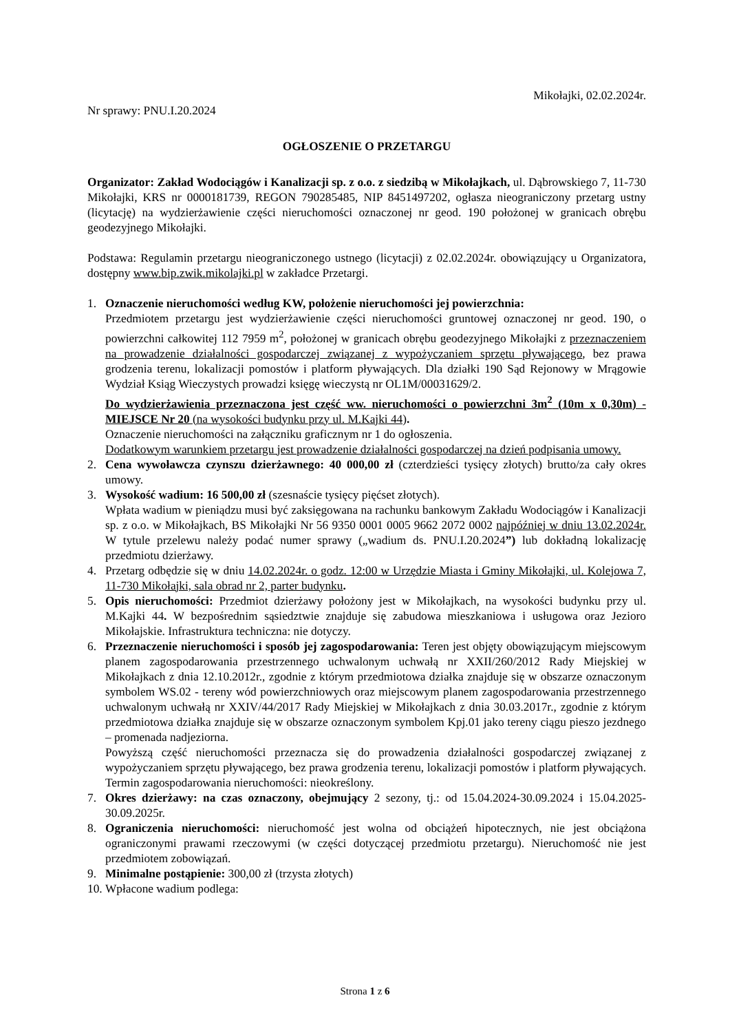Mikołajki, 02.02.2024r.
Nr sprawy: PNU.I.20.2024
OGŁOSZENIE O PRZETARGU
Organizator: Zakład Wodociągów i Kanalizacji sp. z o.o. z siedzibą w Mikołajkach, ul. Dąbrowskiego 7, 11-730 Mikołajki, KRS nr 0000181739, REGON 790285485, NIP 8451497202, ogłasza nieograniczony przetarg ustny (licytację) na wydzierżawienie części nieruchomości oznaczonej nr geod. 190 położonej w granicach obrębu geodezyjnego Mikołajki.
Podstawa: Regulamin przetargu nieograniczonego ustnego (licytacji) z 02.02.2024r. obowiązujący u Organizatora, dostępny www.bip.zwik.mikolajki.pl w zakładce Przetargi.
1. Oznaczenie nieruchomości według KW, położenie nieruchomości jej powierzchnia:
Przedmiotem przetargu jest wydzierżawienie części nieruchomości gruntowej oznaczonej nr geod. 190, o powierzchni całkowitej 112 7959 m<sup>2</sup>, położonej w granicach obrębu geodezyjnego Mikołajki z przeznaczeniem na prowadzenie działalności gospodarczej związanej z wypożyczaniem sprzętu pływającego, bez prawa grodzenia terenu, lokalizacji pomostów i platform pływających. Dla działki 190 Sąd Rejonowy w Mrągowie Wydział Ksiąg Wieczystych prowadzi księgę wieczystą nr OL1M/00031629/2.
Do wydzierżawienia przeznaczona jest część ww. nieruchomości o powierzchni 3m<sup>2</sup> (10m x 0,30m) - MIEJSCE Nr 20 (na wysokości budynku przy ul. M.Kajki 44).
Oznaczenie nieruchomości na załączniku graficznym nr 1 do ogłoszenia.
Dodatkowym warunkiem przetargu jest prowadzenie działalności gospodarczej na dzień podpisania umowy.
2. Cena wywoławcza czynszu dzierżawnego: 40 000,00 zł (czterdzieści tysięcy złotych) brutto/za cały okres umowy.
3. Wysokość wadium: 16 500,00 zł (szesnaście tysięcy pięćset złotych).
Wpłata wadium w pieniądzu musi być zaksięgowana na rachunku bankowym Zakładu Wodociągów i Kanalizacji sp. z o.o. w Mikołajkach, BS Mikołajki Nr 56 9350 0001 0005 9662 2072 0002 najpóźniej w dniu 13.02.2024r. W tytule przelewu należy podać numer sprawy („wadium ds. PNU.I.20.2024”) lub dokładną lokalizację przedmiotu dzierżawy.
4. Przetarg odbędzie się w dniu 14.02.2024r. o godz. 12:00 w Urzędzie Miasta i Gminy Mikołajki, ul. Kolejowa 7, 11-730 Mikołajki, sala obrad nr 2, parter budynku.
5. Opis nieruchomości: Przedmiot dzierżawy położony jest w Mikołajkach, na wysokości budynku przy ul. M.Kajki 44. W bezpośrednim sąsiedztwie znajduje się zabudowa mieszkaniowa i usługowa oraz Jezioro Mikołajskie. Infrastruktura techniczna: nie dotyczy.
6. Przeznaczenie nieruchomości i sposób jej zagospodarowania: Teren jest objęty obowiązującym miejscowym planem zagospodarowania przestrzennego uchwalonym uchwałą nr XXII/260/2012 Rady Miejskiej w Mikołajkach z dnia 12.10.2012r., zgodnie z którym przedmiotowa działka znajduje się w obszarze oznaczonym symbolem WS.02 - tereny wód powierzchniowych oraz miejscowym planem zagospodarowania przestrzennego uchwalonym uchwałą nr XXIV/44/2017 Rady Miejskiej w Mikołajkach z dnia 30.03.2017r., zgodnie z którym przedmiotowa działka znajduje się w obszarze oznaczonym symbolem Kpj.01 jako tereny ciągu pieszo jezdnego – promenada nadjeziorna.
Powyższą część nieruchomości przeznacza się do prowadzenia działalności gospodarczej związanej z wypożyczaniem sprzętu pływającego, bez prawa grodzenia terenu, lokalizacji pomostów i platform pływających. Termin zagospodarowania nieruchomości: nieokreślony.
7. Okres dzierżawy: na czas oznaczony, obejmujący 2 sezony, tj.: od 15.04.2024-30.09.2024 i 15.04.2025- 30.09.2025r.
8. Ograniczenia nieruchomości: nieruchomość jest wolna od obciążeń hipotecznych, nie jest obciążona ograniczonymi prawami rzeczowymi (w części dotyczącej przedmiotu przetargu). Nieruchomość nie jest przedmiotem zobowiązań.
9. Minimalne postąpienie: 300,00 zł (trzysta złotych)
10.
Wpłacone wadium podlega:
Strona 1 z 6